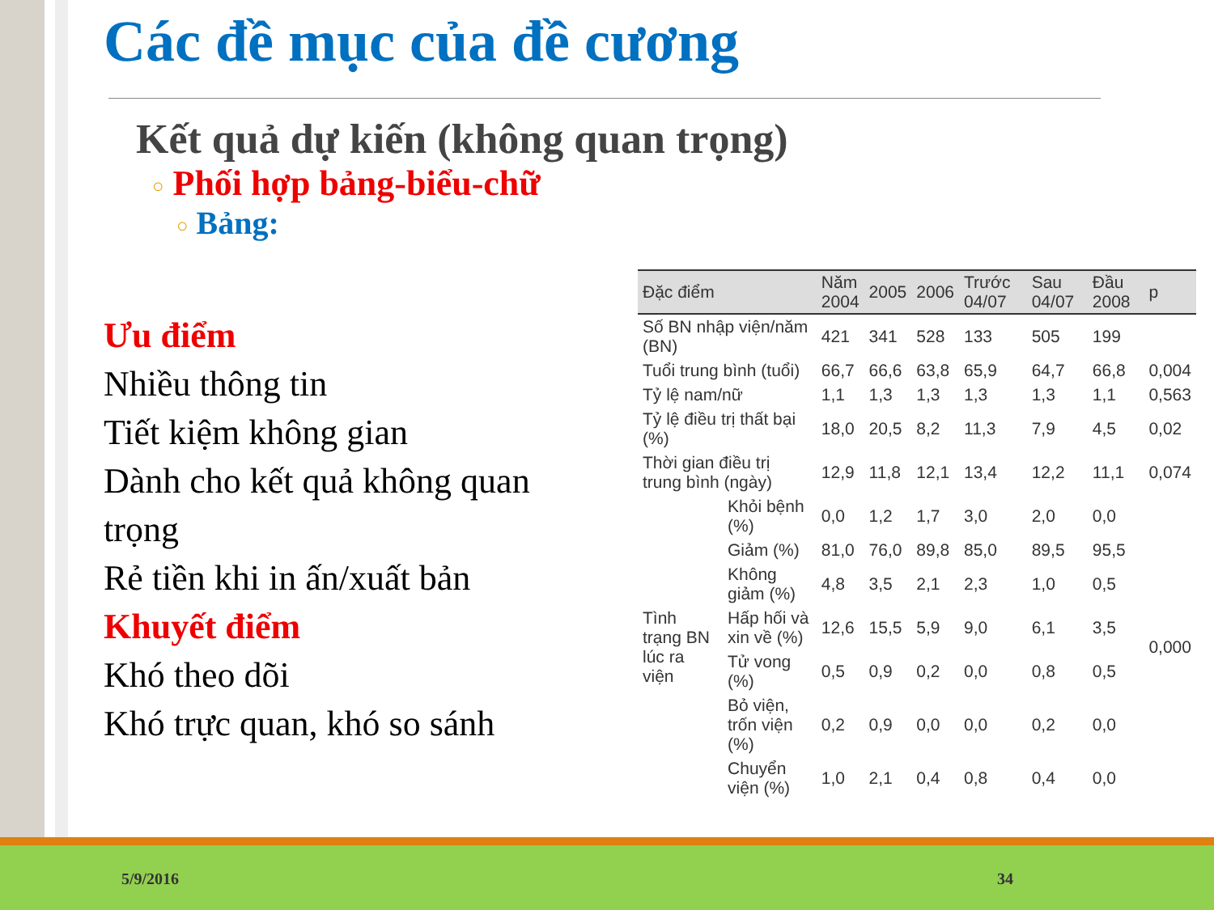Các đề mục của đề cương
Kết quả dự kiến (không quan trọng)
○ Phối hợp bảng-biểu-chữ
○ Bảng:
Ưu điểm
Nhiều thông tin
Tiết kiệm không gian
Dành cho kết quả không quan trọng
Rẻ tiền khi in ấn/xuất bản
Khuyết điểm
Khó theo dõi
Khó trực quan, khó so sánh
| Đặc điểm | | Năm 2004 | 2005 | 2006 | Trước 04/07 | Sau 04/07 | Đầu 2008 | p |
| --- | --- | --- | --- | --- | --- | --- | --- | --- |
| Số BN nhập viện/năm (BN) | | 421 | 341 | 528 | 133 | 505 | 199 | |
| Tuổi trung bình (tuổi) | | 66,7 | 66,6 | 63,8 | 65,9 | 64,7 | 66,8 | 0,004 |
| Tỷ lệ nam/nữ | | 1,1 | 1,3 | 1,3 | 1,3 | 1,3 | 1,1 | 0,563 |
| Tỷ lệ điều trị thất bại (%) | | 18,0 | 20,5 | 8,2 | 11,3 | 7,9 | 4,5 | 0,02 |
| Thời gian điều trị trung bình (ngày) | | 12,9 | 11,8 | 12,1 | 13,4 | 12,2 | 11,1 | 0,074 |
| Tình trạng BN lúc ra viện | Khỏi bệnh (%) | 0,0 | 1,2 | 1,7 | 3,0 | 2,0 | 0,0 | 0,000 |
| | Giảm (%) | 81,0 | 76,0 | 89,8 | 85,0 | 89,5 | 95,5 | |
| | Không giảm (%) | 4,8 | 3,5 | 2,1 | 2,3 | 1,0 | 0,5 | |
| | Hấp hối và xin về (%) | 12,6 | 15,5 | 5,9 | 9,0 | 6,1 | 3,5 | |
| | Tử vong (%) | 0,5 | 0,9 | 0,2 | 0,0 | 0,8 | 0,5 | |
| | Bỏ viện, trốn viện (%) | 0,2 | 0,9 | 0,0 | 0,0 | 0,2 | 0,0 | |
| | Chuyển viện (%) | 1,0 | 2,1 | 0,4 | 0,8 | 0,4 | 0,0 | |
5/9/2016 34